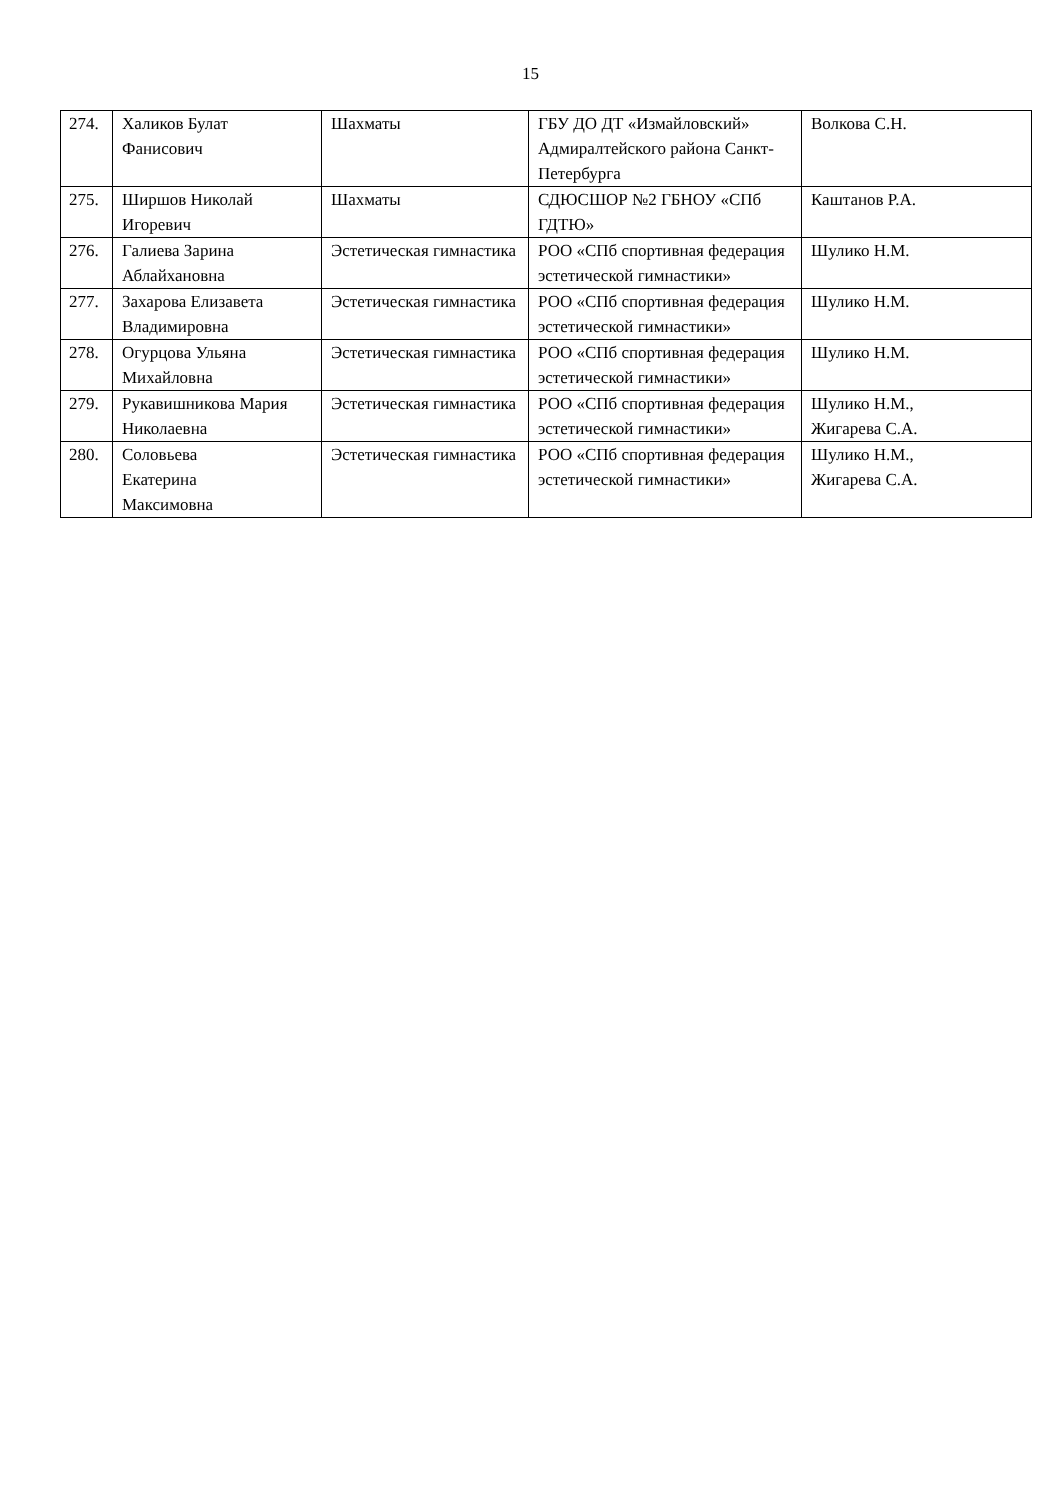15
| 274. | Халиков Булат Фанисович | Шахматы | ГБУ ДО ДТ «Измайловский» Адмиралтейского района Санкт-Петербурга | Волкова С.Н. |
| 275. | Ширшов Николай Игоревич | Шахматы | СДЮСШОР №2 ГБНОУ «СПб ГДТЮ» | Каштанов Р.А. |
| 276. | Галиева Зарина Аблайхановна | Эстетическая гимнастика | РОО «СПб спортивная федерация эстетической гимнастики» | Шулико Н.М. |
| 277. | Захарова Елизавета Владимировна | Эстетическая гимнастика | РОО «СПб спортивная федерация эстетической гимнастики» | Шулико Н.М. |
| 278. | Огурцова Ульяна Михайловна | Эстетическая гимнастика | РОО «СПб спортивная федерация эстетической гимнастики» | Шулико Н.М. |
| 279. | Рукавишникова Мария Николаевна | Эстетическая гимнастика | РОО «СПб спортивная федерация эстетической гимнастики» | Шулико Н.М., Жигарева С.А. |
| 280. | Соловьева Екатерина Максимовна | Эстетическая гимнастика | РОО «СПб спортивная федерация эстетической гимнастики» | Шулико Н.М., Жигарева С.А. |